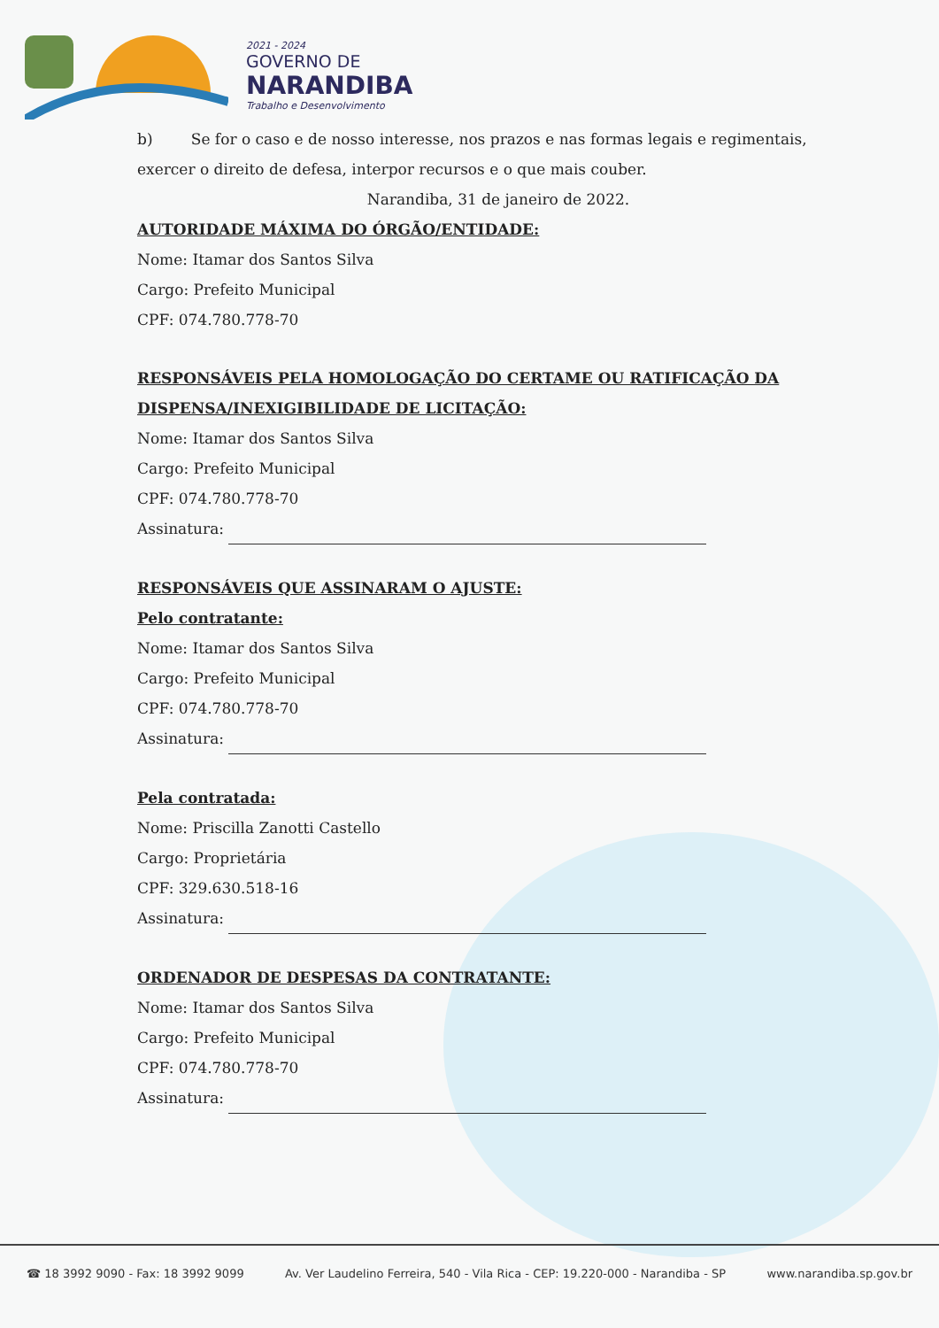2021 - 2024
GOVERNO DE
NARANDIBA
Trabalho e Desenvolvimento
b) Se for o caso e de nosso interesse, nos prazos e nas formas legais e regimentais, exercer o direito de defesa, interpor recursos e o que mais couber.
Narandiba, 31 de janeiro de 2022.
AUTORIDADE MÁXIMA DO ÓRGÃO/ENTIDADE:
Nome: Itamar dos Santos Silva
Cargo: Prefeito Municipal
CPF: 074.780.778-70
RESPONSÁVEIS PELA HOMOLOGAÇÃO DO CERTAME OU RATIFICAÇÃO DA DISPENSA/INEXIGIBILIDADE DE LICITAÇÃO:
Nome: Itamar dos Santos Silva
Cargo: Prefeito Municipal
CPF: 074.780.778-70
Assinatura:
RESPONSÁVEIS QUE ASSINARAM O AJUSTE:
Pelo contratante:
Nome: Itamar dos Santos Silva
Cargo: Prefeito Municipal
CPF: 074.780.778-70
Assinatura:
Pela contratada:
Nome: Priscilla Zanotti Castello
Cargo: Proprietária
CPF: 329.630.518-16
Assinatura:
ORDENADOR DE DESPESAS DA CONTRATANTE:
Nome: Itamar dos Santos Silva
Cargo: Prefeito Municipal
CPF: 074.780.778-70
Assinatura:
☎ 18 3992 9090 - Fax: 18 3992 9099 Av. Ver Laudelino Ferreira, 540 - Vila Rica - CEP: 19.220-000 - Narandiba - SP www.narandiba.sp.gov.br